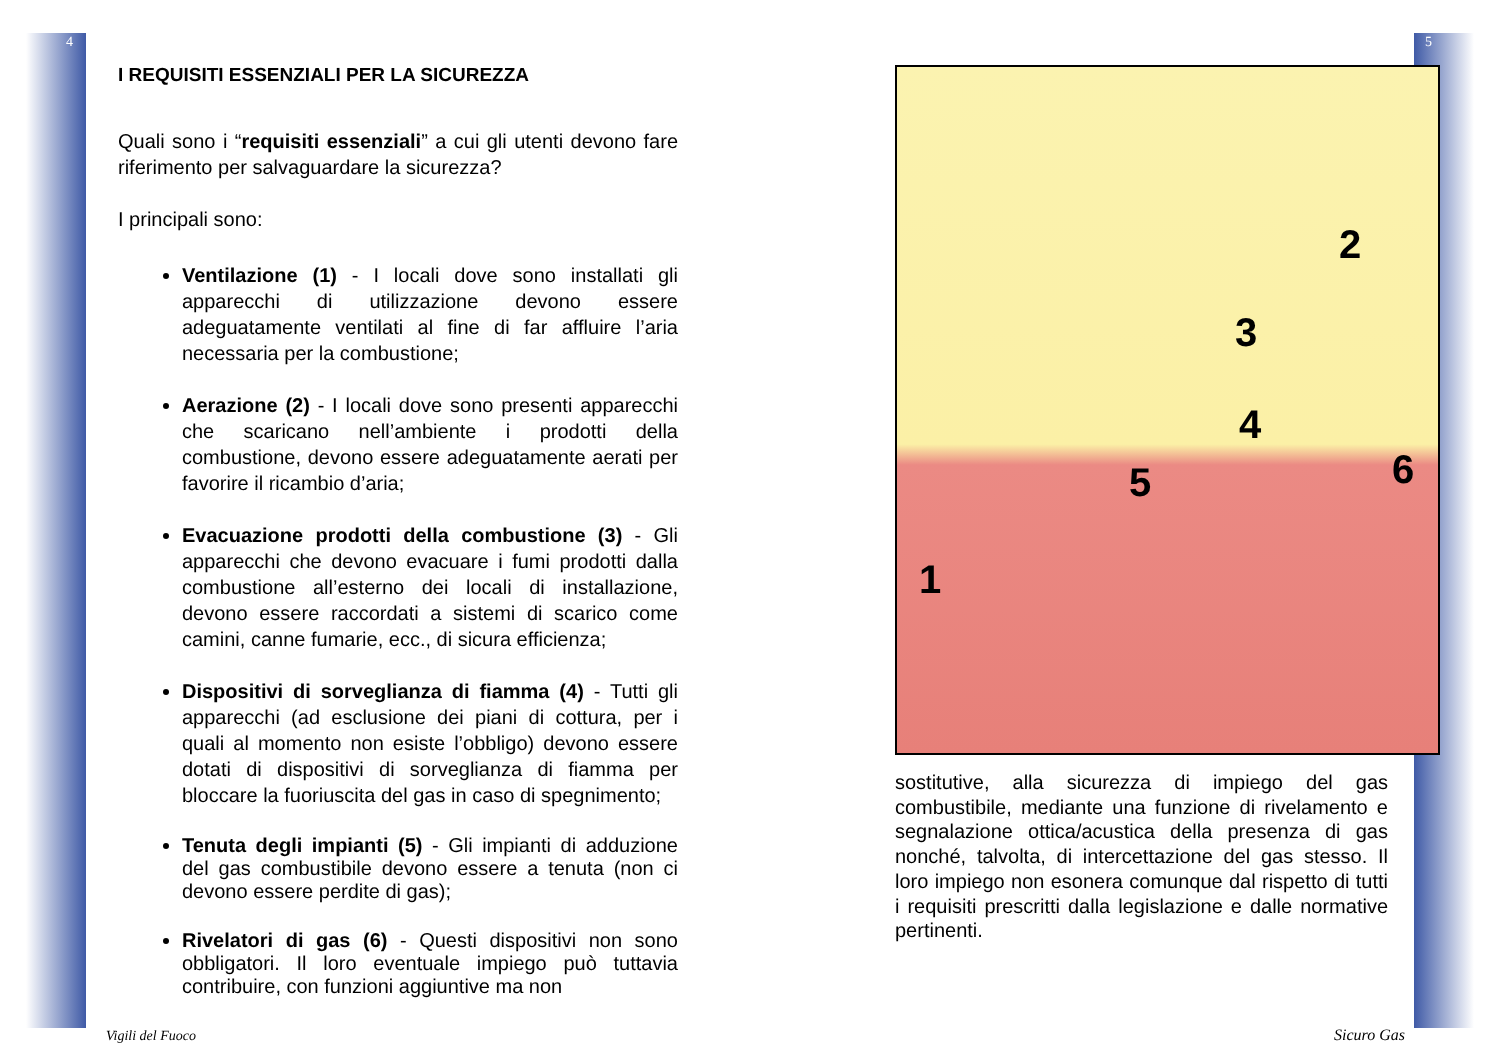4 5
I REQUISITI ESSENZIALI PER LA SICUREZZA
Quali sono i “requisiti essenziali” a cui gli utenti devono fare riferimento per salvaguardare la sicurezza?
I principali sono:
Ventilazione (1) - I locali dove sono installati gli apparecchi di utilizzazione devono essere adeguatamente ventilati al fine di far affluire l’aria necessaria per la combustione;
Aerazione (2) - I locali dove sono presenti apparecchi che scaricano nell’ambiente i prodotti della combustione, devono essere adeguatamente aerati per favorire il ricambio d’aria;
Evacuazione prodotti della combustione (3) - Gli apparecchi che devono evacuare i fumi prodotti dalla combustione all’esterno dei locali di installazione, devono essere raccordati a sistemi di scarico come camini, canne fumarie, ecc., di sicura efficienza;
Dispositivi di sorveglianza di fiamma (4) - Tutti gli apparecchi (ad esclusione dei piani di cottura, per i quali al momento non esiste l’obbligo) devono essere dotati di dispositivi di sorveglianza di fiamma per bloccare la fuoriuscita del gas in caso di spegnimento;
Tenuta degli impianti (5) - Gli impianti di adduzione del gas combustibile devono essere a tenuta (non ci devono essere perdite di gas);
Rivelatori di gas (6) - Questi dispositivi non sono obbligatori. Il loro eventuale impiego può tuttavia contribuire, con funzioni aggiuntive ma non
1
2
3
4
5 6
sostitutive, alla sicurezza di impiego del gas combustibile, mediante una funzione di rivelamento e segnalazione ottica/acustica della presenza di gas nonché, talvolta, di intercettazione del gas stesso. Il loro impiego non esonera comunque dal rispetto di tutti i requisiti prescritti dalla legislazione e dalle normative pertinenti.
Vigili del Fuoco Sicuro Gas